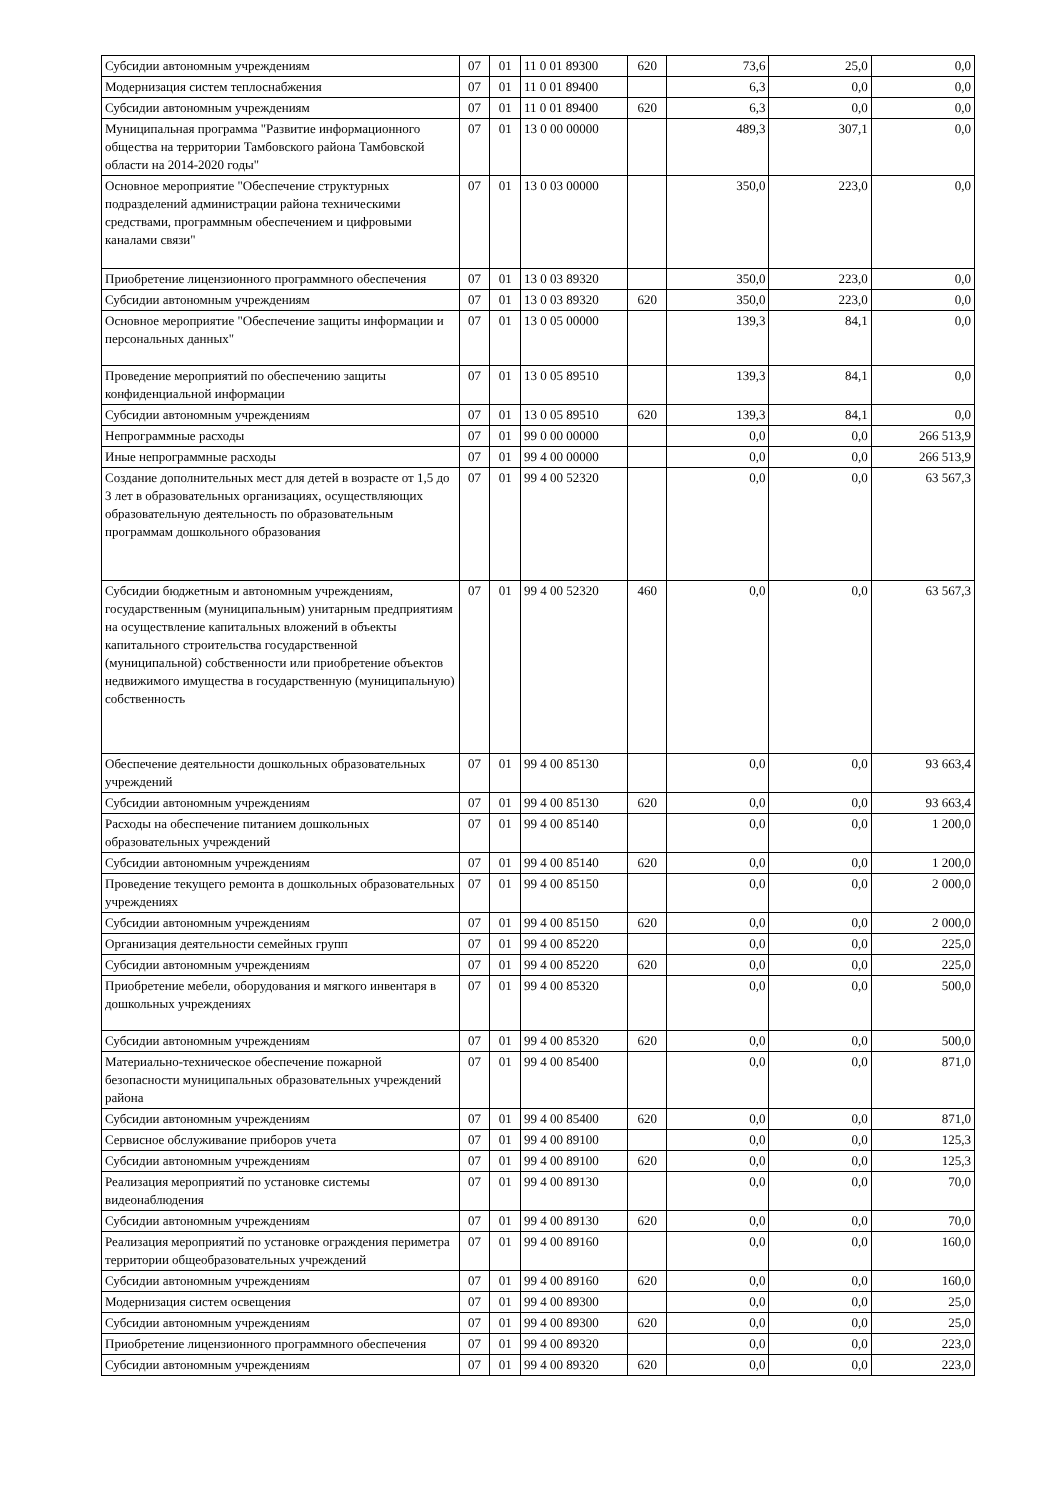| Субсидии автономным учреждениям | 07 | 01 | 11 0 01 89300 | 620 | 73,6 | 25,0 | 0,0 |
| Модернизация систем теплоснабжения | 07 | 01 | 11 0 01 89400 | | 6,3 | 0,0 | 0,0 |
| Субсидии автономным учреждениям | 07 | 01 | 11 0 01 89400 | 620 | 6,3 | 0,0 | 0,0 |
| Муниципальная программа "Развитие информационного общества на территории Тамбовского района Тамбовской области на 2014-2020 годы" | 07 | 01 | 13 0 00 00000 | | 489,3 | 307,1 | 0,0 |
| Основное мероприятие "Обеспечение структурных подразделений администрации района техническими средствами, программным обеспечением и цифровыми каналами связи" | 07 | 01 | 13 0 03 00000 | | 350,0 | 223,0 | 0,0 |
| Приобретение лицензионного программного обеспечения | 07 | 01 | 13 0 03 89320 | | 350,0 | 223,0 | 0,0 |
| Субсидии автономным учреждениям | 07 | 01 | 13 0 03 89320 | 620 | 350,0 | 223,0 | 0,0 |
| Основное мероприятие "Обеспечение защиты информации и персональных данных" | 07 | 01 | 13 0 05 00000 | | 139,3 | 84,1 | 0,0 |
| Проведение мероприятий по обеспечению защиты конфиденциальной информации | 07 | 01 | 13 0 05 89510 | | 139,3 | 84,1 | 0,0 |
| Субсидии автономным учреждениям | 07 | 01 | 13 0 05 89510 | 620 | 139,3 | 84,1 | 0,0 |
| Непрограммные расходы | 07 | 01 | 99 0 00 00000 | | 0,0 | 0,0 | 266 513,9 |
| Иные непрограммные расходы | 07 | 01 | 99 4 00 00000 | | 0,0 | 0,0 | 266 513,9 |
| Создание дополнительных мест для детей в возрасте от 1,5 до 3 лет в образовательных организациях, осуществляющих образовательную деятельность по образовательным программам дошкольного образования | 07 | 01 | 99 4 00 52320 | | 0,0 | 0,0 | 63 567,3 |
| Субсидии бюджетным и автономным учреждениям, государственным (муниципальным) унитарным предприятиям на осуществление капитальных вложений в объекты капитального строительства государственной (муниципальной) собственности или приобретение объектов недвижимого имущества в государственную (муниципальную) собственность | 07 | 01 | 99 4 00 52320 | 460 | 0,0 | 0,0 | 63 567,3 |
| Обеспечение деятельности дошкольных образовательных учреждений | 07 | 01 | 99 4 00 85130 | | 0,0 | 0,0 | 93 663,4 |
| Субсидии автономным учреждениям | 07 | 01 | 99 4 00 85130 | 620 | 0,0 | 0,0 | 93 663,4 |
| Расходы на обеспечение питанием дошкольных образовательных учреждений | 07 | 01 | 99 4 00 85140 | | 0,0 | 0,0 | 1 200,0 |
| Субсидии автономным учреждениям | 07 | 01 | 99 4 00 85140 | 620 | 0,0 | 0,0 | 1 200,0 |
| Проведение текущего ремонта в дошкольных образовательных учреждениях | 07 | 01 | 99 4 00 85150 | | 0,0 | 0,0 | 2 000,0 |
| Субсидии автономным учреждениям | 07 | 01 | 99 4 00 85150 | 620 | 0,0 | 0,0 | 2 000,0 |
| Организация деятельности семейных групп | 07 | 01 | 99 4 00 85220 | | 0,0 | 0,0 | 225,0 |
| Субсидии автономным учреждениям | 07 | 01 | 99 4 00 85220 | 620 | 0,0 | 0,0 | 225,0 |
| Приобретение мебели, оборудования и мягкого инвентаря в дошкольных учреждениях | 07 | 01 | 99 4 00 85320 | | 0,0 | 0,0 | 500,0 |
| Субсидии автономным учреждениям | 07 | 01 | 99 4 00 85320 | 620 | 0,0 | 0,0 | 500,0 |
| Материально-техническое обеспечение пожарной безопасности муниципальных образовательных учреждений района | 07 | 01 | 99 4 00 85400 | | 0,0 | 0,0 | 871,0 |
| Субсидии автономным учреждениям | 07 | 01 | 99 4 00 85400 | 620 | 0,0 | 0,0 | 871,0 |
| Сервисное обслуживание приборов учета | 07 | 01 | 99 4 00 89100 | | 0,0 | 0,0 | 125,3 |
| Субсидии автономным учреждениям | 07 | 01 | 99 4 00 89100 | 620 | 0,0 | 0,0 | 125,3 |
| Реализация мероприятий по установке системы видеонаблюдения | 07 | 01 | 99 4 00 89130 | | 0,0 | 0,0 | 70,0 |
| Субсидии автономным учреждениям | 07 | 01 | 99 4 00 89130 | 620 | 0,0 | 0,0 | 70,0 |
| Реализация мероприятий по установке ограждения периметра территории общеобразовательных учреждений | 07 | 01 | 99 4 00 89160 | | 0,0 | 0,0 | 160,0 |
| Субсидии автономным учреждениям | 07 | 01 | 99 4 00 89160 | 620 | 0,0 | 0,0 | 160,0 |
| Модернизация систем освещения | 07 | 01 | 99 4 00 89300 | | 0,0 | 0,0 | 25,0 |
| Субсидии автономным учреждениям | 07 | 01 | 99 4 00 89300 | 620 | 0,0 | 0,0 | 25,0 |
| Приобретение лицензионного программного обеспечения | 07 | 01 | 99 4 00 89320 | | 0,0 | 0,0 | 223,0 |
| Субсидии автономным учреждениям | 07 | 01 | 99 4 00 89320 | 620 | 0,0 | 0,0 | 223,0 |